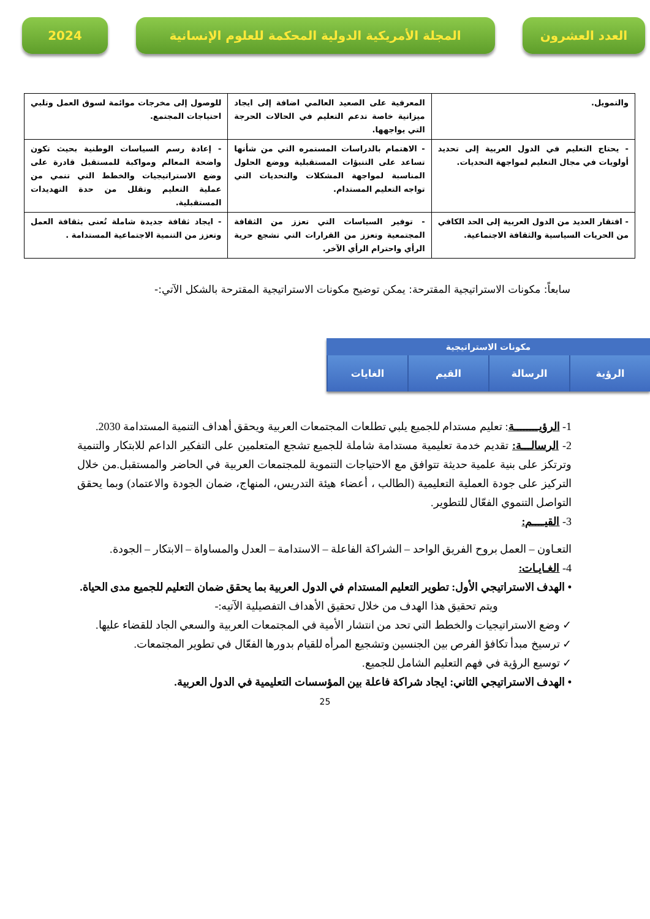العدد العشرون المجلة الأمريكية الدولية المحكمة للعلوم الإنسانية
2024
| والتمويل. | المعرفية على الصعيد العالمي اضافة إلى ايجاد ميزانية خاصة تدعم التعليم في الحالات الحرجة التي يواجهها. | للوصول إلى مخرجات موائمة لسوق العمل وتلبي احتياجات المجتمع. |
| - يحتاج التعليم في الدول العربية إلى تحديد أولويات في مجال التعليم لمواجهة التحديات. | - الاهتمام بالدراسات المستمره التي من شأنها تساعد على التنبؤات المستقبلية ووضع الحلول المناسبة لمواجهة المشكلات والتحديات التي تواجه التعليم المستدام. | - إعادة رسم السياسات الوطنية بحيث تكون واضحة المعالم ومواكبة للمستقبل قادرة على وضع الاستراتيجيات والخطط التي تنمي من عملية التعليم وتقلل من حدة التهديدات المستقبلية. |
| - افتقار العديد من الدول العربية إلى الحد الكافي من الحريات السياسية والثقافة الاجتماعية. | - توفير السياسات التي تعزز من الثقافة المجتمعية وتعزز من القرارات التي تشجع حرية الرأي واحترام الرأي الآخر. | - ايجاد ثقافة جديدة شاملة تُعنى بثقافة العمل وتعزز من التنمية الاجتماعية المستدامة . |
سابعاً: مكونات الاستراتيجية المقترحة: يمكن توضيح مكونات الاستراتيجية المقترحة بالشكل الآتي:-
مكونات الاستراتيجية
الرؤية الرسالة القيم الغايات
1- الرؤيــــــــة: تعليم مستدام للجميع يلبي تطلعات المجتمعات العربية ويحقق أهداف التنمية المستدامة 2030.
2- الرسالـــة: تقديم خدمة تعليمية مستدامة شاملة للجميع تشجع المتعلمين على التفكير الداعم للابتكار والتنمية وترتكز على بنية علمية حديثة تتوافق مع الاحتياجات التنموية للمجتمعات العربية في الحاضر والمستقبل.من خلال التركيز على جودة العملية التعليمية (الطالب ، أعضاء هيئة التدريس، المنهاج، ضمان الجودة والاعتماد) وبما يحقق التواصل التنموي الفعّال للتطوير.
3- القيــــم:
التعـاون – العمل بروح الفريق الواحد – الشراكة الفاعلة – الاستدامة – العدل والمساواة – الابتكار – الجودة.
4- الغـايـات:
• الهدف الاستراتيجي الأول: تطوير التعليم المستدام في الدول العربية بما يحقق ضمان التعليم للجميع مدى الحياة.
ويتم تحقيق هذا الهدف من خلال تحقيق الأهداف التفصيلية الآتيه:-
✓ وضع الاستراتيجيات والخطط التي تحد من انتشار الأمية في المجتمعات العربية والسعي الجاد للقضاء عليها.
✓ ترسيخ مبدأ تكافؤ الفرص بين الجنسين وتشجيع المرأه للقيام بدورها الفعّال في تطوير المجتمعات.
✓ توسيع الرؤية في فهم التعليم الشامل للجميع.
• الهدف الاستراتيجي الثاني: ايجاد شراكة فاعلة بين المؤسسات التعليمية في الدول العربية.
25